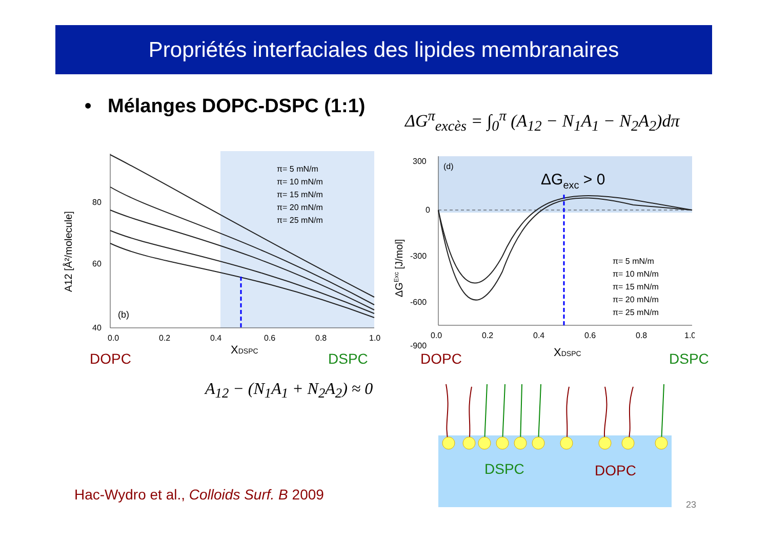Propriétés interfaciales des lipides membranaires
• Mélanges DOPC-DSPC (1:1)
ΔG<sup>π</sup><sub>excès</sub> = ∫<sub>0</sub><sup>π</sup> (A<sub>12</sub> − N<sub>1</sub>A<sub>1</sub> − N<sub>2</sub>A<sub>2</sub>)dπ
(b)
π= 5 mN/m
π= 10 mN/m
π= 15 mN/m
π= 20 mN/m
π= 25 mN/m
0.0
0.2
0.4
0.6
0.8
1.0
80
60
40
XDSPC
A12 [Å²/molecule]
DOPC DSPC
(d)
ΔGexc > 0
300
0
-300
-600
-900
π= 5 mN/m
π= 10 mN/m
π= 15 mN/m
π= 20 mN/m
π= 25 mN/m
0.0
0.2
0.4
0.6
0.8
1.0
XDSPC
ΔGExc [J/mol]
DOPC DSPC
A<sub>12</sub> − (N<sub>1</sub>A<sub>1</sub> + N<sub>2</sub>A<sub>2</sub>) ≈ 0
DSPC DOPC
Hac-Wydro et al., Colloids Surf. B 2009
23